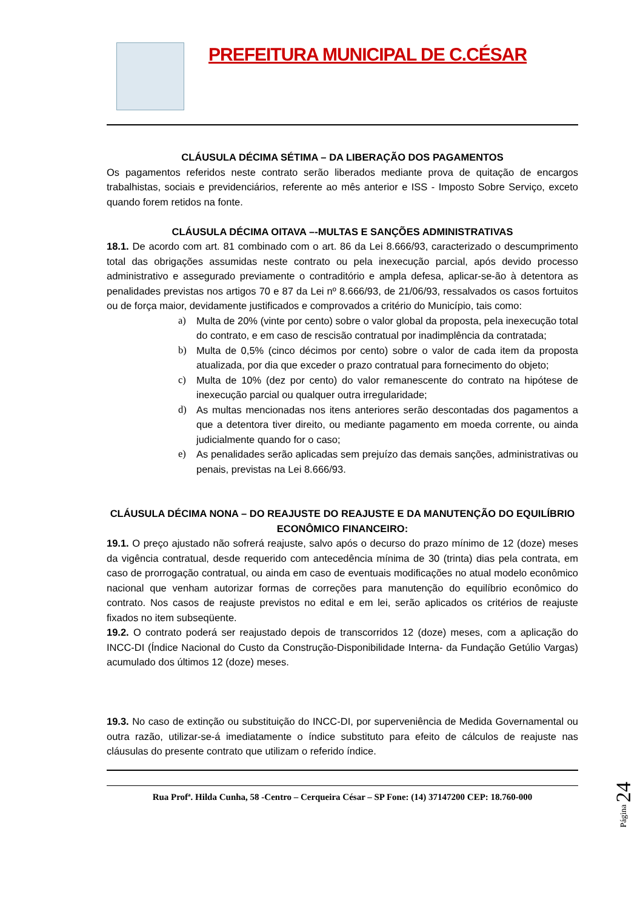PREFEITURA MUNICIPAL DE C.CÉSAR
CLÁUSULA DÉCIMA SÉTIMA – DA LIBERAÇÃO DOS PAGAMENTOS
Os pagamentos referidos neste contrato serão liberados mediante prova de quitação de encargos trabalhistas, sociais e previdenciários, referente ao mês anterior e ISS - Imposto Sobre Serviço, exceto quando forem retidos na fonte.
CLÁUSULA DÉCIMA OITAVA –-MULTAS E SANÇÕES ADMINISTRATIVAS
18.1. De acordo com art. 81 combinado com o art. 86 da Lei 8.666/93, caracterizado o descumprimento total das obrigações assumidas neste contrato ou pela inexecução parcial, após devido processo administrativo e assegurado previamente o contraditório e ampla defesa, aplicar-se-ão à detentora as penalidades previstas nos artigos 70 e 87 da Lei nº 8.666/93, de 21/06/93, ressalvados os casos fortuitos ou de força maior, devidamente justificados e comprovados a critério do Município, tais como:
a) Multa de 20% (vinte por cento) sobre o valor global da proposta, pela inexecução total do contrato, e em caso de rescisão contratual por inadimplência da contratada;
b) Multa de 0,5% (cinco décimos por cento) sobre o valor de cada item da proposta atualizada, por dia que exceder o prazo contratual para fornecimento do objeto;
c) Multa de 10% (dez por cento) do valor remanescente do contrato na hipótese de inexecução parcial ou qualquer outra irregularidade;
d) As multas mencionadas nos itens anteriores serão descontadas dos pagamentos a que a detentora tiver direito, ou mediante pagamento em moeda corrente, ou ainda judicialmente quando for o caso;
e) As penalidades serão aplicadas sem prejuízo das demais sanções, administrativas ou penais, previstas na Lei 8.666/93.
CLÁUSULA DÉCIMA NONA – DO REAJUSTE DO REAJUSTE E DA MANUTENÇÃO DO EQUILÍBRIO ECONÔMICO FINANCEIRO:
19.1. O preço ajustado não sofrerá reajuste, salvo após o decurso do prazo mínimo de 12 (doze) meses da vigência contratual, desde requerido com antecedência mínima de 30 (trinta) dias pela contrata, em caso de prorrogação contratual, ou ainda em caso de eventuais modificações no atual modelo econômico nacional que venham autorizar formas de correções para manutenção do equilíbrio econômico do contrato. Nos casos de reajuste previstos no edital e em lei, serão aplicados os critérios de reajuste fixados no item subseqüente.
19.2. O contrato poderá ser reajustado depois de transcorridos 12 (doze) meses, com a aplicação do INCC-DI (Índice Nacional do Custo da Construção-Disponibilidade Interna- da Fundação Getúlio Vargas) acumulado dos últimos 12 (doze) meses.
19.3. No caso de extinção ou substituição do INCC-DI, por superveniência de Medida Governamental ou outra razão, utilizar-se-á imediatamente o índice substituto para efeito de cálculos de reajuste nas cláusulas do presente contrato que utilizam o referido índice.
Rua Profª. Hilda Cunha, 58 -Centro – Cerqueira César – SP Fone: (14) 37147200 CEP: 18.760-000
Página 24